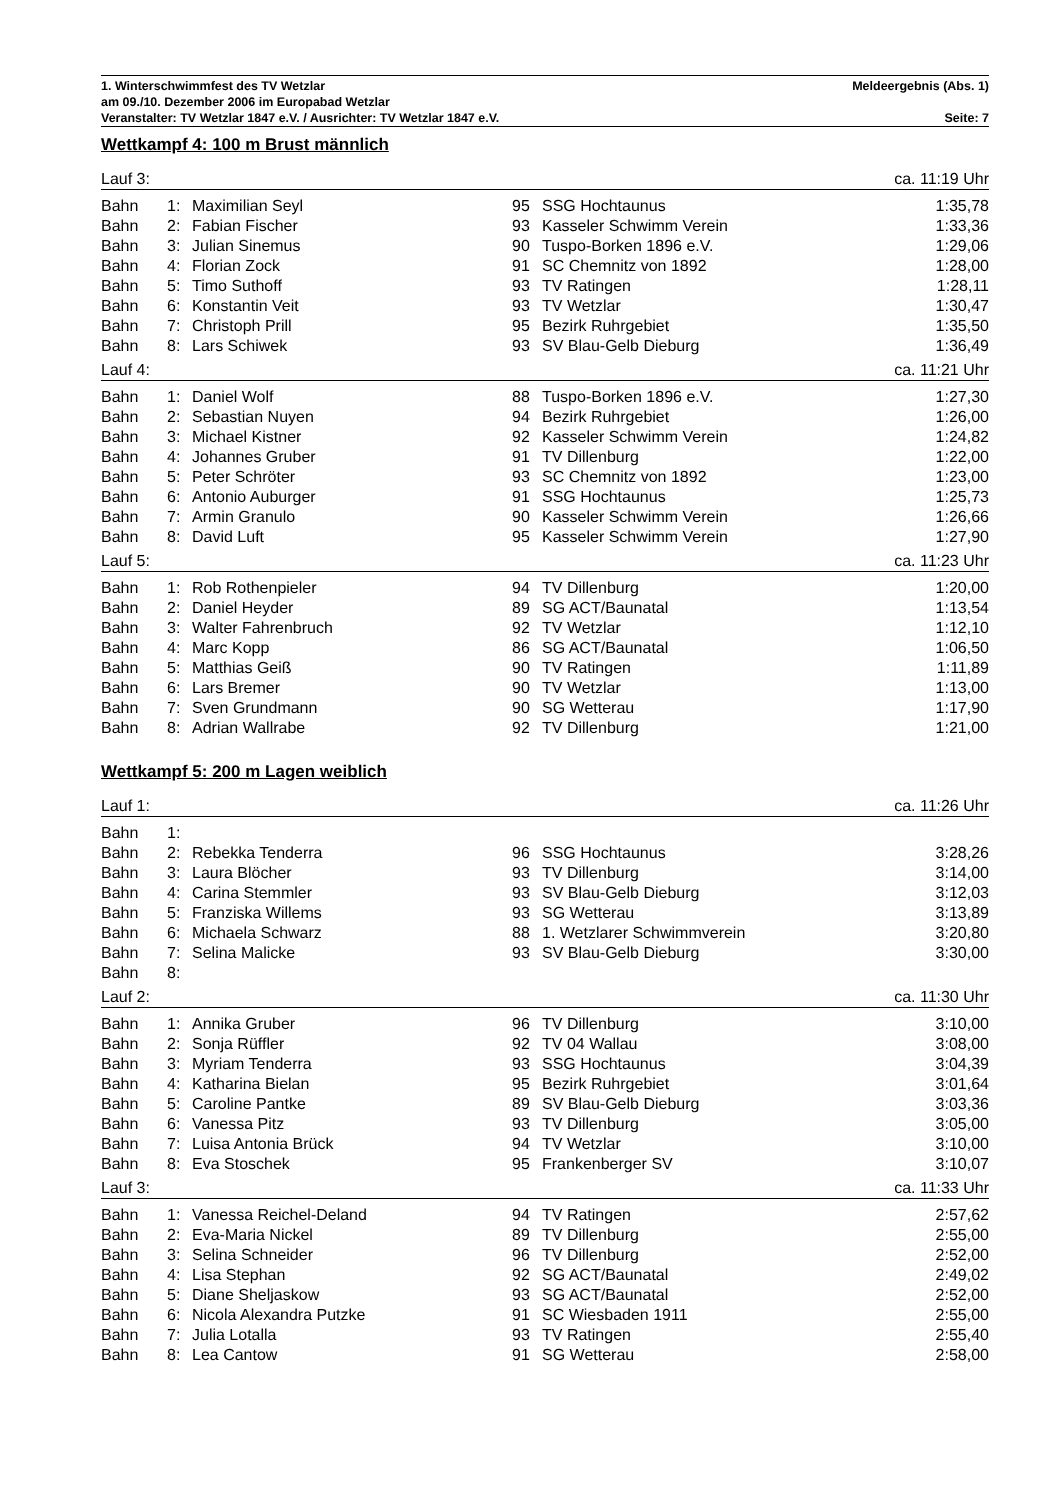1. Winterschwimmfest des TV Wetzlar Meldeergebnis (Abs. 1)
am 09./10. Dezember 2006 im Europabad Wetzlar
Veranstalter: TV Wetzlar 1847 e.V. / Ausrichter: TV Wetzlar 1847 e.V. Seite: 7
Wettkampf 4: 100 m Brust männlich
| Lauf 3: | | | | | ca. 11:19 Uhr |
| Bahn | 1: | Maximilian Seyl | 95 | SSG Hochtaunus | 1:35,78 |
| Bahn | 2: | Fabian Fischer | 93 | Kasseler Schwimm Verein | 1:33,36 |
| Bahn | 3: | Julian Sinemus | 90 | Tuspo-Borken 1896 e.V. | 1:29,06 |
| Bahn | 4: | Florian Zock | 91 | SC Chemnitz von 1892 | 1:28,00 |
| Bahn | 5: | Timo Suthoff | 93 | TV Ratingen | 1:28,11 |
| Bahn | 6: | Konstantin Veit | 93 | TV Wetzlar | 1:30,47 |
| Bahn | 7: | Christoph Prill | 95 | Bezirk Ruhrgebiet | 1:35,50 |
| Bahn | 8: | Lars Schiwek | 93 | SV Blau-Gelb Dieburg | 1:36,49 |
| Lauf 4: | | | | | ca. 11:21 Uhr |
| Bahn | 1: | Daniel Wolf | 88 | Tuspo-Borken 1896 e.V. | 1:27,30 |
| Bahn | 2: | Sebastian Nuyen | 94 | Bezirk Ruhrgebiet | 1:26,00 |
| Bahn | 3: | Michael Kistner | 92 | Kasseler Schwimm Verein | 1:24,82 |
| Bahn | 4: | Johannes Gruber | 91 | TV Dillenburg | 1:22,00 |
| Bahn | 5: | Peter Schröter | 93 | SC Chemnitz von 1892 | 1:23,00 |
| Bahn | 6: | Antonio Auburger | 91 | SSG Hochtaunus | 1:25,73 |
| Bahn | 7: | Armin Granulo | 90 | Kasseler Schwimm Verein | 1:26,66 |
| Bahn | 8: | David Luft | 95 | Kasseler Schwimm Verein | 1:27,90 |
| Lauf 5: | | | | | ca. 11:23 Uhr |
| Bahn | 1: | Rob Rothenpieler | 94 | TV Dillenburg | 1:20,00 |
| Bahn | 2: | Daniel Heyder | 89 | SG ACT/Baunatal | 1:13,54 |
| Bahn | 3: | Walter Fahrenbruch | 92 | TV Wetzlar | 1:12,10 |
| Bahn | 4: | Marc Kopp | 86 | SG ACT/Baunatal | 1:06,50 |
| Bahn | 5: | Matthias Geiß | 90 | TV Ratingen | 1:11,89 |
| Bahn | 6: | Lars Bremer | 90 | TV Wetzlar | 1:13,00 |
| Bahn | 7: | Sven Grundmann | 90 | SG Wetterau | 1:17,90 |
| Bahn | 8: | Adrian Wallrabe | 92 | TV Dillenburg | 1:21,00 |
Wettkampf 5: 200 m Lagen weiblich
| Lauf 1: | | | | | ca. 11:26 Uhr |
| Bahn | 1: | | | | |
| Bahn | 2: | Rebekka Tenderra | 96 | SSG Hochtaunus | 3:28,26 |
| Bahn | 3: | Laura Blöcher | 93 | TV Dillenburg | 3:14,00 |
| Bahn | 4: | Carina Stemmler | 93 | SV Blau-Gelb Dieburg | 3:12,03 |
| Bahn | 5: | Franziska Willems | 93 | SG Wetterau | 3:13,89 |
| Bahn | 6: | Michaela Schwarz | 88 | 1. Wetzlarer Schwimmverein | 3:20,80 |
| Bahn | 7: | Selina Malicke | 93 | SV Blau-Gelb Dieburg | 3:30,00 |
| Bahn | 8: | | | | |
| Lauf 2: | | | | | ca. 11:30 Uhr |
| Bahn | 1: | Annika Gruber | 96 | TV Dillenburg | 3:10,00 |
| Bahn | 2: | Sonja Rüffler | 92 | TV 04 Wallau | 3:08,00 |
| Bahn | 3: | Myriam Tenderra | 93 | SSG Hochtaunus | 3:04,39 |
| Bahn | 4: | Katharina Bielan | 95 | Bezirk Ruhrgebiet | 3:01,64 |
| Bahn | 5: | Caroline Pantke | 89 | SV Blau-Gelb Dieburg | 3:03,36 |
| Bahn | 6: | Vanessa Pitz | 93 | TV Dillenburg | 3:05,00 |
| Bahn | 7: | Luisa Antonia Brück | 94 | TV Wetzlar | 3:10,00 |
| Bahn | 8: | Eva Stoschek | 95 | Frankenberger SV | 3:10,07 |
| Lauf 3: | | | | | ca. 11:33 Uhr |
| Bahn | 1: | Vanessa Reichel-Deland | 94 | TV Ratingen | 2:57,62 |
| Bahn | 2: | Eva-Maria Nickel | 89 | TV Dillenburg | 2:55,00 |
| Bahn | 3: | Selina Schneider | 96 | TV Dillenburg | 2:52,00 |
| Bahn | 4: | Lisa Stephan | 92 | SG ACT/Baunatal | 2:49,02 |
| Bahn | 5: | Diane Sheljaskow | 93 | SG ACT/Baunatal | 2:52,00 |
| Bahn | 6: | Nicola Alexandra Putzke | 91 | SC Wiesbaden 1911 | 2:55,00 |
| Bahn | 7: | Julia Lotalla | 93 | TV Ratingen | 2:55,40 |
| Bahn | 8: | Lea Cantow | 91 | SG Wetterau | 2:58,00 |